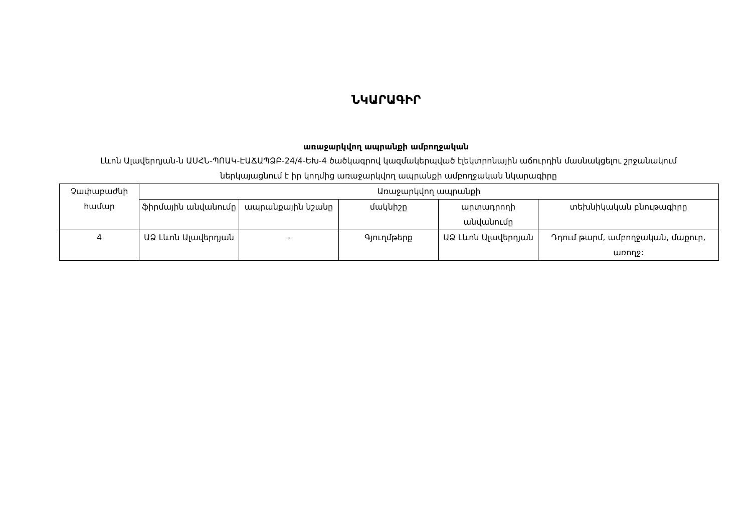ՆԿԱՐԱԳԻՐ
առաջարկվող ապրանքի ամբողջական
Լևոն Ալավերդյան-ն ԱՍՀՆ-ՊՈԱԿ-ԷԱՃԱՊՁԲ-24/4-ԵԽ-4 ծածկագրով կազմակերպված էլեկտրոնային աճուրդին մասնակցելու շրջանակում ներկայացնում է իր կողմից առաջարկվող ապրանքի ամբողջական նկարագիրը
| Չափաբաժնի համար | Առաջարկվող ապրանքի | | | | |
| --- | --- | --- | --- | --- | --- |
| | ֆիրմային անվանումը | ապրանքային նշանը | մակնիշը | արտադրողի անվանումը | տեխնիկական բնութագիրը |
| 4 | ԱՁ Լևոն Ալավերդյան | - | Գյուղմթերք | ԱՁ Լևոն Ալավերդյան | Դդում թարմ, ամբողջական, մաքուր, առողջ: |